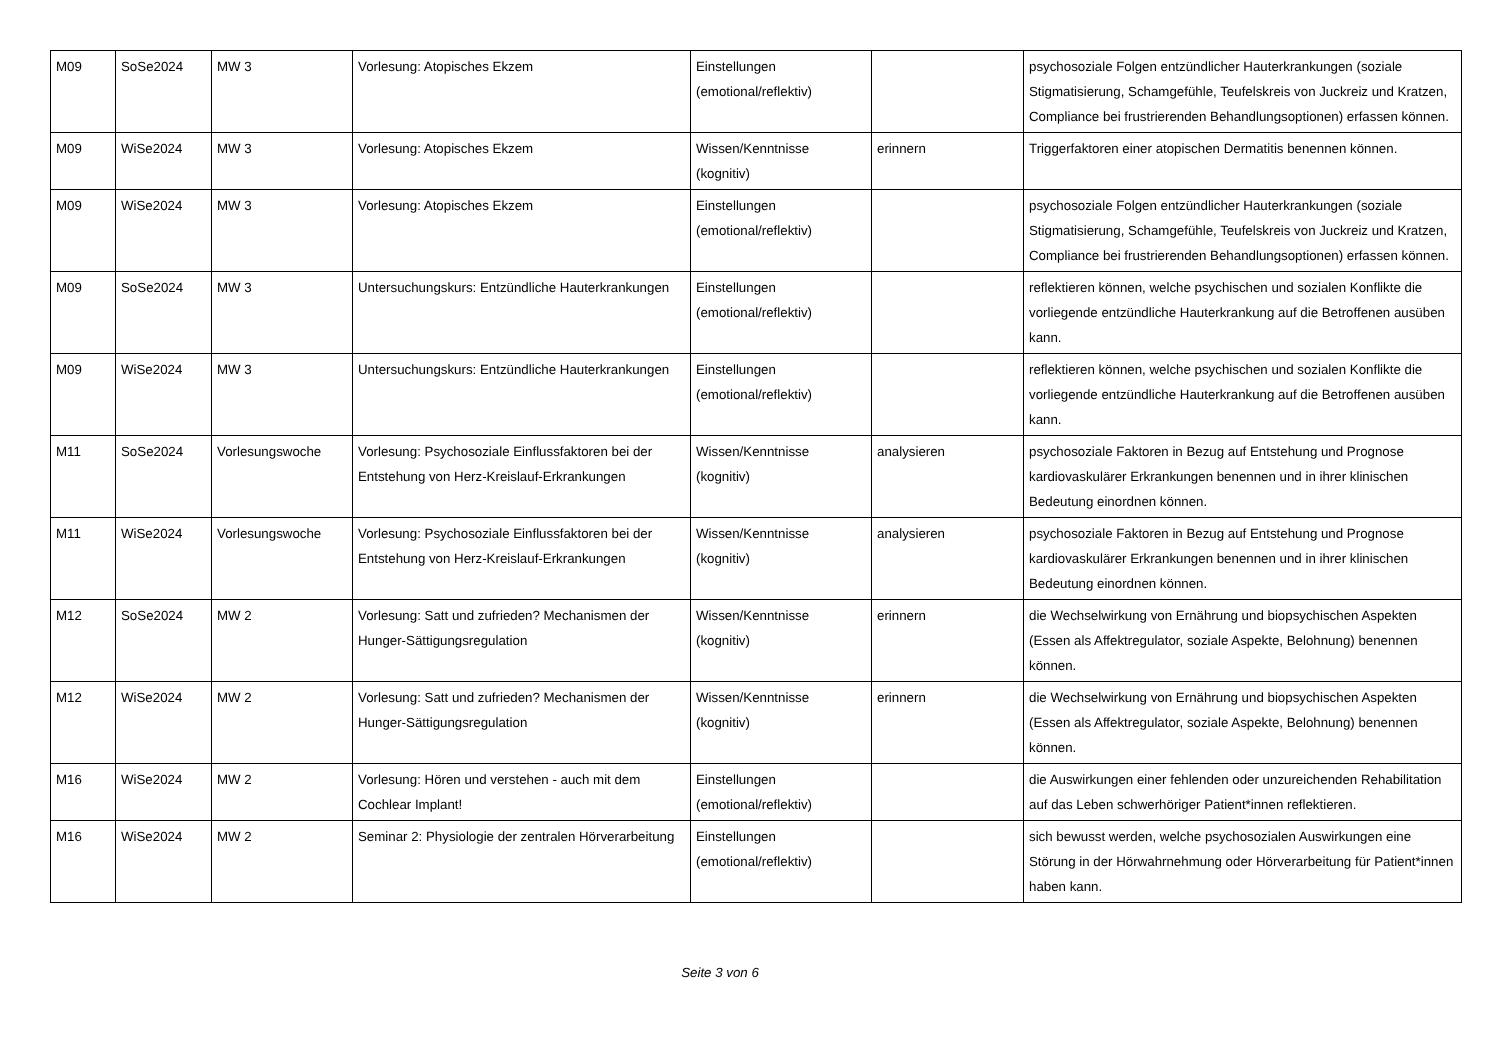| M09 | SoSe2024 | MW 3 | Vorlesung: Atopisches Ekzem | Einstellungen (emotional/reflektiv) | | psychosoziale Folgen entzündlicher Hauterkrankungen (soziale Stigmatisierung, Schamgefühle, Teufelskreis von Juckreiz und Kratzen, Compliance bei frustrierenden Behandlungsoptionen) erfassen können. |
| M09 | WiSe2024 | MW 3 | Vorlesung: Atopisches Ekzem | Wissen/Kenntnisse (kognitiv) | erinnern | Triggerfaktoren einer atopischen Dermatitis benennen können. |
| M09 | WiSe2024 | MW 3 | Vorlesung: Atopisches Ekzem | Einstellungen (emotional/reflektiv) | | psychosoziale Folgen entzündlicher Hauterkrankungen (soziale Stigmatisierung, Schamgefühle, Teufelskreis von Juckreiz und Kratzen, Compliance bei frustrierenden Behandlungsoptionen) erfassen können. |
| M09 | SoSe2024 | MW 3 | Untersuchungskurs: Entzündliche Hauterkrankungen | Einstellungen (emotional/reflektiv) | | reflektieren können, welche psychischen und sozialen Konflikte die vorliegende entzündliche Hauterkrankung auf die Betroffenen ausüben kann. |
| M09 | WiSe2024 | MW 3 | Untersuchungskurs: Entzündliche Hauterkrankungen | Einstellungen (emotional/reflektiv) | | reflektieren können, welche psychischen und sozialen Konflikte die vorliegende entzündliche Hauterkrankung auf die Betroffenen ausüben kann. |
| M11 | SoSe2024 | Vorlesungswoche | Vorlesung: Psychosoziale Einflussfaktoren bei der Entstehung von Herz-Kreislauf-Erkrankungen | Wissen/Kenntnisse (kognitiv) | analysieren | psychosoziale Faktoren in Bezug auf Entstehung und Prognose kardiovaskulärer Erkrankungen benennen und in ihrer klinischen Bedeutung einordnen können. |
| M11 | WiSe2024 | Vorlesungswoche | Vorlesung: Psychosoziale Einflussfaktoren bei der Entstehung von Herz-Kreislauf-Erkrankungen | Wissen/Kenntnisse (kognitiv) | analysieren | psychosoziale Faktoren in Bezug auf Entstehung und Prognose kardiovaskulärer Erkrankungen benennen und in ihrer klinischen Bedeutung einordnen können. |
| M12 | SoSe2024 | MW 2 | Vorlesung: Satt und zufrieden? Mechanismen der Hunger-Sättigungsregulation | Wissen/Kenntnisse (kognitiv) | erinnern | die Wechselwirkung von Ernährung und biopsychischen Aspekten (Essen als Affektregulator, soziale Aspekte, Belohnung) benennen können. |
| M12 | WiSe2024 | MW 2 | Vorlesung: Satt und zufrieden? Mechanismen der Hunger-Sättigungsregulation | Wissen/Kenntnisse (kognitiv) | erinnern | die Wechselwirkung von Ernährung und biopsychischen Aspekten (Essen als Affektregulator, soziale Aspekte, Belohnung) benennen können. |
| M16 | WiSe2024 | MW 2 | Vorlesung: Hören und verstehen - auch mit dem Cochlear Implant! | Einstellungen (emotional/reflektiv) | | die Auswirkungen einer fehlenden oder unzureichenden Rehabilitation auf das Leben schwerhöriger Patient*innen reflektieren. |
| M16 | WiSe2024 | MW 2 | Seminar 2: Physiologie der zentralen Hörverarbeitung | Einstellungen (emotional/reflektiv) | | sich bewusst werden, welche psychosozialen Auswirkungen eine Störung in der Hörwahrnehmung oder Hörverarbeitung für Patient*innen haben kann. |
Seite 3 von 6